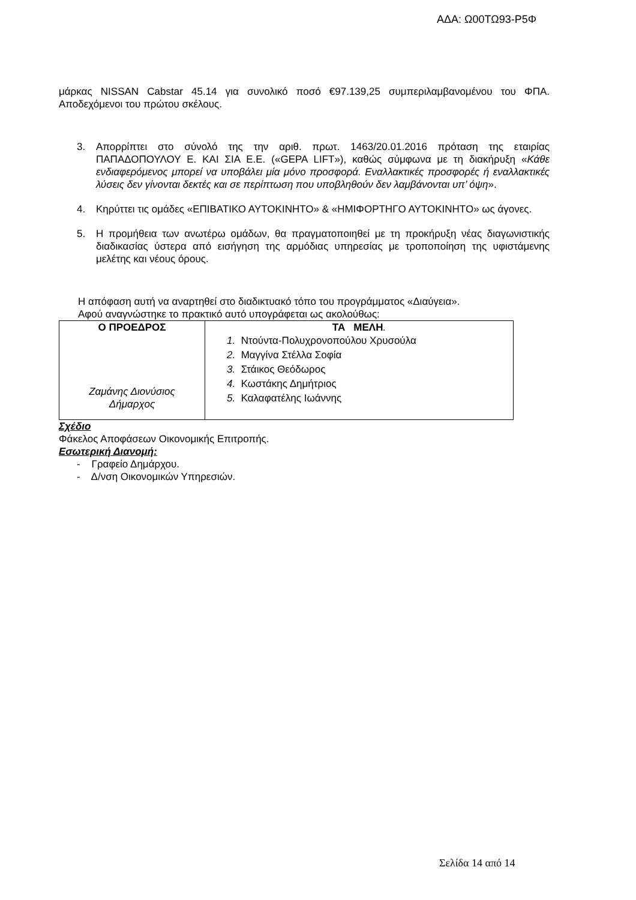ΑΔΑ: Ω00ΤΩ93-Ρ5Φ
μάρκας NISSAN Cabstar 45.14 για συνολικό ποσό €97.139,25 συμπεριλαμβανομένου του ΦΠΑ. Αποδεχόμενοι του πρώτου σκέλους.
3. Απορρίπτει στο σύνολό της την αριθ. πρωτ. 1463/20.01.2016 πρόταση της εταιρίας ΠΑΠΑΔΟΠΟΥΛΟΥ Ε. ΚΑΙ ΣΙΑ Ε.Ε. («GEPA LIFT»), καθώς σύμφωνα με τη διακήρυξη «Κάθε ενδιαφερόμενος μπορεί να υποβάλει μία μόνο προσφορά. Εναλλακτικές προσφορές ή εναλλακτικές λύσεις δεν γίνονται δεκτές και σε περίπτωση που υποβληθούν δεν λαμβάνονται υπ’ όψη».
4. Κηρύττει τις ομάδες «ΕΠΙΒΑΤΙΚΟ ΑΥΤΟΚΙΝΗΤΟ» & «ΗΜΙΦΟΡΤΗΓΟ ΑΥΤΟΚΙΝΗΤΟ» ως άγονες.
5. Η προμήθεια των ανωτέρω ομάδων, θα πραγματοποιηθεί με τη προκήρυξη νέας διαγωνιστικής διαδικασίας ύστερα από εισήγηση της αρμόδιας υπηρεσίας με τροποποίηση της υφιστάμενης μελέτης και νέους όρους.
Η απόφαση αυτή να αναρτηθεί στο διαδικτυακό τόπο του προγράμματος «Διαύγεια».
Αφού αναγνώστηκε το πρακτικό αυτό υπογράφεται ως ακολούθως:
| Ο ΠΡΟΕΔΡΟΣ Ζαμάνης Διονύσιος Δήμαρχος | ΤΑ ΜΕΛΗ . 1. Ντούντα-Πολυχρονοπούλου Χρυσούλα 2. Μαγγίνα Στέλλα Σοφία 3. Στάικος Θεόδωρος 4. Κωστάκης Δημήτριος 5. Καλαφατέλης Ιωάννης |
Σχέδιο
Φάκελος Αποφάσεων Οικονομικής Επιτροπής.
Εσωτερική Διανομή:
- Γραφείο Δημάρχου.
- Δ/νση Οικονομικών Υπηρεσιών.
Σελίδα 14 από 14